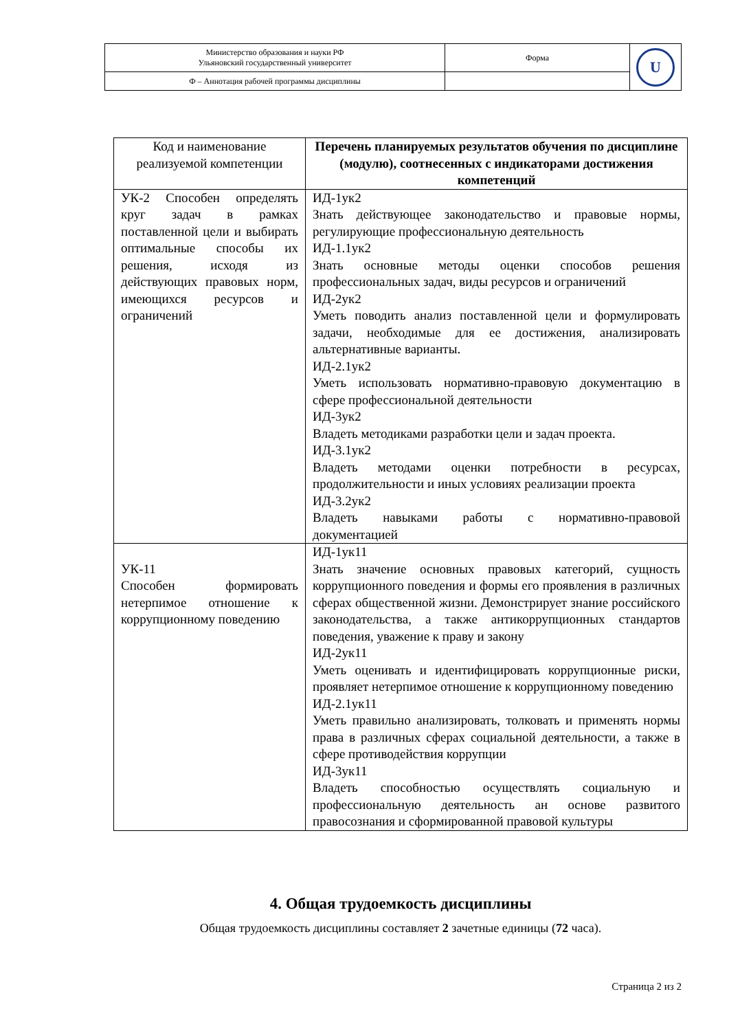| Министерство образования и науки РФ Ульяновский государственный университет | Форма | U |
| Ф – Аннотация рабочей программы дисциплины | | |
| Код и наименование реализуемой компетенции | Перечень планируемых результатов обучения по дисциплине (модулю), соотнесенных с индикаторами достижения компетенций |
| --- | --- |
| УК-2 Способен определять круг задач в рамках поставленной цели и выбирать оптимальные способы их решения, исходя из действующих правовых норм, имеющихся ресурсов и ограничений | ИД-1ук2 Знать действующее законодательство и правовые нормы, регулирующие профессиональную деятельность ИД-1.1ук2 Знать основные методы оценки способов решения профессиональных задач, виды ресурсов и ограничений ИД-2ук2 Уметь поводить анализ поставленной цели и формулировать задачи, необходимые для ее достижения, анализировать альтернативные варианты. ИД-2.1ук2 Уметь использовать нормативно-правовую документацию в сфере профессиональной деятельности ИД-3ук2 Владеть методиками разработки цели и задач проекта. ИД-3.1ук2 Владеть методами оценки потребности в ресурсах, продолжительности и иных условиях реализации проекта ИД-3.2ук2 Владеть навыками работы с нормативно-правовой документацией |
| УК-11 Способен формировать нетерпимое отношение к коррупционному поведению | ИД-1ук11 Знать значение основных правовых категорий, сущность коррупционного поведения и формы его проявления в различных сферах общественной жизни. Демонстрирует знание российского законодательства, а также антикоррупционных стандартов поведения, уважение к праву и закону ИД-2ук11 Уметь оценивать и идентифицировать коррупционные риски, проявляет нетерпимое отношение к коррупционному поведению ИД-2.1ук11 Уметь правильно анализировать, толковать и применять нормы права в различных сферах социальной деятельности, а также в сфере противодействия коррупции ИД-3ук11 Владеть способностью осуществлять социальную и профессиональную деятельность ан основе развитого правосознания и сформированной правовой культуры |
4. Общая трудоемкость дисциплины
Общая трудоемкость дисциплины составляет 2 зачетные единицы (72 часа).
Страница 2 из 2